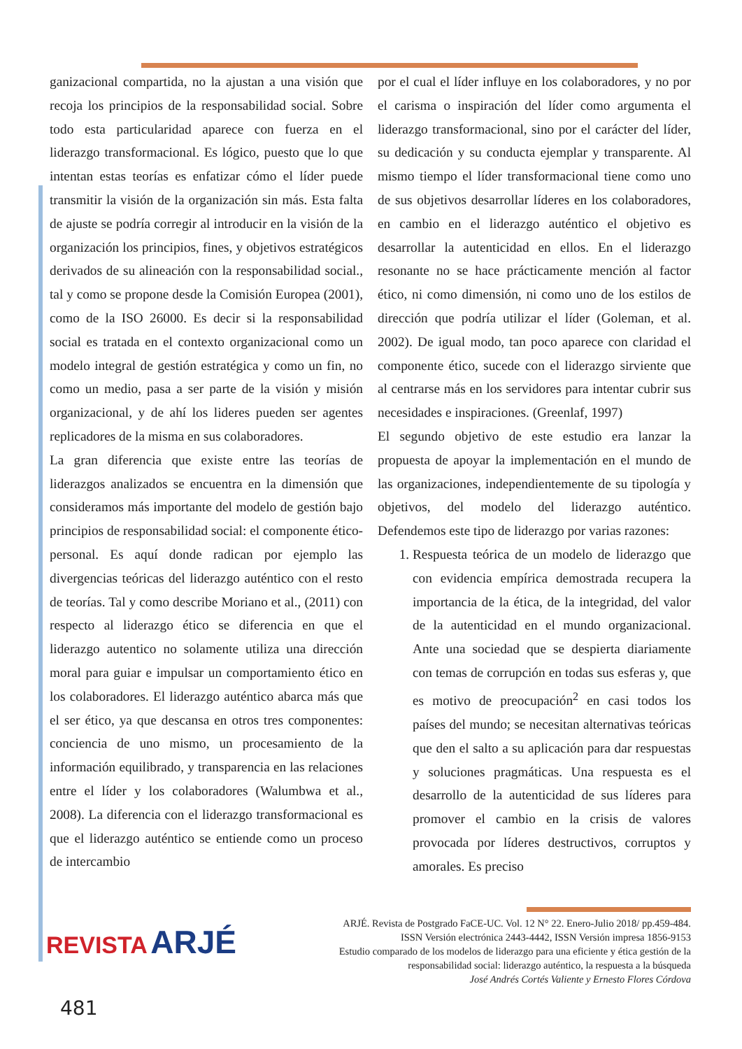ganizacional compartida, no la ajustan a una visión que recoja los principios de la responsabilidad social. Sobre todo esta particularidad aparece con fuerza en el liderazgo transformacional. Es lógico, puesto que lo que intentan estas teorías es enfatizar cómo el líder puede transmitir la visión de la organización sin más. Esta falta de ajuste se podría corregir al introducir en la visión de la organización los principios, fines, y objetivos estratégicos derivados de su alineación con la responsabilidad social., tal y como se propone desde la Comisión Europea (2001), como de la ISO 26000. Es decir si la responsabilidad social es tratada en el contexto organizacional como un modelo integral de gestión estratégica y como un fin, no como un medio, pasa a ser parte de la visión y misión organizacional, y de ahí los lideres pueden ser agentes replicadores de la misma en sus colaboradores.
La gran diferencia que existe entre las teorías de liderazgos analizados se encuentra en la dimensión que consideramos más importante del modelo de gestión bajo principios de responsabilidad social: el componente ético-personal. Es aquí donde radican por ejemplo las divergencias teóricas del liderazgo auténtico con el resto de teorías. Tal y como describe Moriano et al., (2011) con respecto al liderazgo ético se diferencia en que el liderazgo autentico no solamente utiliza una dirección moral para guiar e impulsar un comportamiento ético en los colaboradores. El liderazgo auténtico abarca más que el ser ético, ya que descansa en otros tres componentes: conciencia de uno mismo, un procesamiento de la información equilibrado, y transparencia en las relaciones entre el líder y los colaboradores (Walumbwa et al., 2008). La diferencia con el liderazgo transformacional es que el liderazgo auténtico se entiende como un proceso de intercambio
por el cual el líder influye en los colaboradores, y no por el carisma o inspiración del líder como argumenta el liderazgo transformacional, sino por el carácter del líder, su dedicación y su conducta ejemplar y transparente. Al mismo tiempo el líder transformacional tiene como uno de sus objetivos desarrollar líderes en los colaboradores, en cambio en el liderazgo auténtico el objetivo es desarrollar la autenticidad en ellos. En el liderazgo resonante no se hace prácticamente mención al factor ético, ni como dimensión, ni como uno de los estilos de dirección que podría utilizar el líder (Goleman, et al. 2002). De igual modo, tan poco aparece con claridad el componente ético, sucede con el liderazgo sirviente que al centrarse más en los servidores para intentar cubrir sus necesidades e inspiraciones. (Greenlaf, 1997)
El segundo objetivo de este estudio era lanzar la propuesta de apoyar la implementación en el mundo de las organizaciones, independientemente de su tipología y objetivos, del modelo del liderazgo auténtico. Defendemos este tipo de liderazgo por varias razones:
1. Respuesta teórica de un modelo de liderazgo que con evidencia empírica demostrada recupera la importancia de la ética, de la integridad, del valor de la autenticidad en el mundo organizacional. Ante una sociedad que se despierta diariamente con temas de corrupción en todas sus esferas y, que es motivo de preocupación<sup>2</sup> en casi todos los países del mundo; se necesitan alternativas teóricas que den el salto a su aplicación para dar respuestas y soluciones pragmáticas. Una respuesta es el desarrollo de la autenticidad de sus líderes para promover el cambio en la crisis de valores provocada por líderes destructivos, corruptos y amorales. Es preciso
REVISTA ARJÉ
ARJÉ. Revista de Postgrado FaCE-UC. Vol. 12 N° 22. Enero-Julio 2018/ pp.459-484.
ISSN Versión electrónica 2443-4442, ISSN Versión impresa 1856-9153
Estudio comparado de los modelos de liderazgo para una eficiente y ética gestión de la responsabilidad social: liderazgo auténtico, la respuesta a la búsqueda
José Andrés Cortés Valiente y Ernesto Flores Córdova
481